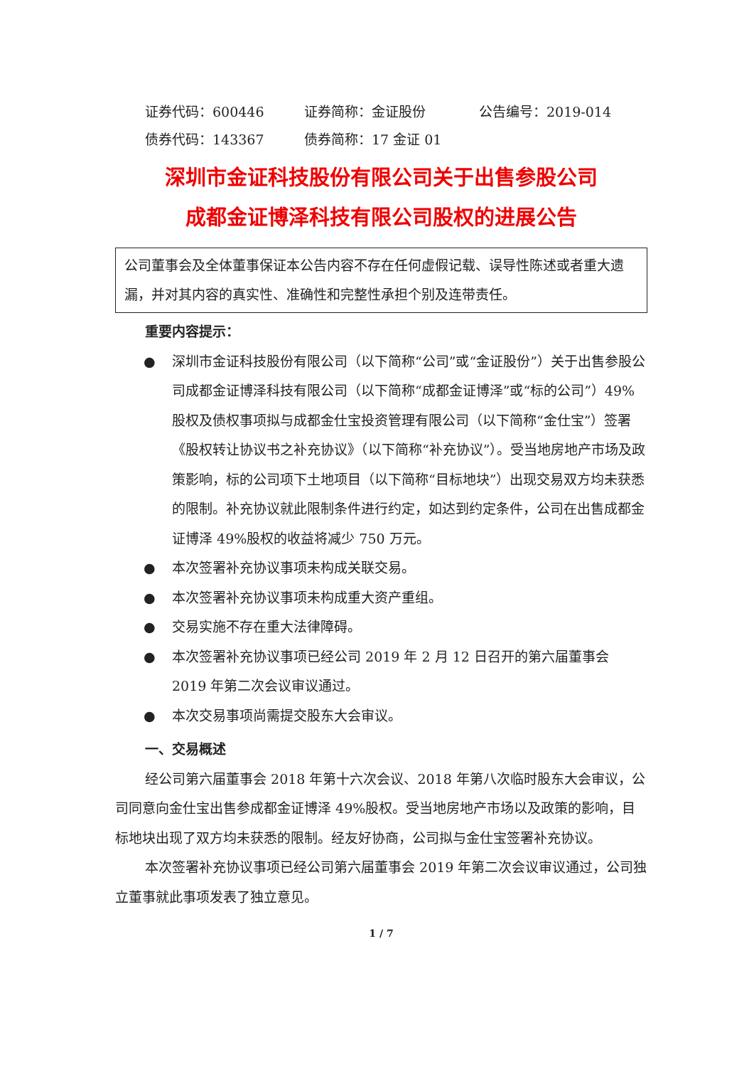证券代码：600446 证券简称：金证股份 公告编号：2019-014
债券代码：143367 债券简称：17 金证 01
深圳市金证科技股份有限公司关于出售参股公司
成都金证博泽科技有限公司股权的进展公告
公司董事会及全体董事保证本公告内容不存在任何虚假记载、误导性陈述或者重大遗漏，并对其内容的真实性、准确性和完整性承担个别及连带责任。
重要内容提示：
● 深圳市金证科技股份有限公司（以下简称“公司”或“金证股份”）关于出售参股公司成都金证博泽科技有限公司（以下简称“成都金证博泽”或“标的公司”）49%股权及债权事项拟与成都金仕宝投资管理有限公司（以下简称“金仕宝”）签署《股权转让协议书之补充协议》（以下简称“补充协议”）。受当地房地产市场及政策影响，标的公司项下土地项目（以下简称“目标地块”）出现交易双方均未获悉的限制。补充协议就此限制条件进行约定，如达到约定条件，公司在出售成都金证博泽 49%股权的收益将减少 750 万元。
● 本次签署补充协议事项未构成关联交易。
● 本次签署补充协议事项未构成重大资产重组。
● 交易实施不存在重大法律障碍。
● 本次签署补充协议事项已经公司 2019 年 2 月 12 日召开的第六届董事会 2019 年第二次会议审议通过。
● 本次交易事项尚需提交股东大会审议。
一、交易概述
经公司第六届董事会 2018 年第十六次会议、2018 年第八次临时股东大会审议，公司同意向金仕宝出售参成都金证博泽 49%股权。受当地房地产市场以及政策的影响，目标地块出现了双方均未获悉的限制。经友好协商，公司拟与金仕宝签署补充协议。
本次签署补充协议事项已经公司第六届董事会 2019 年第二次会议审议通过，公司独立董事就此事项发表了独立意见。
1 / 7